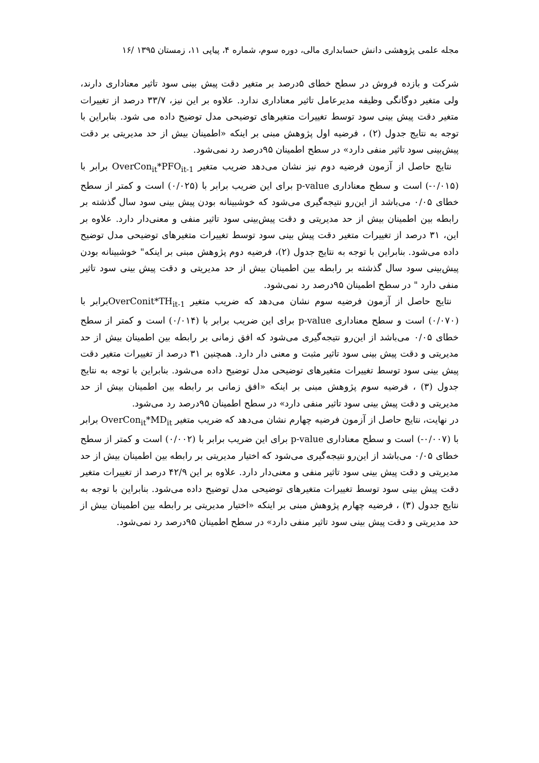مجله علمی پژوهشی دانش حسابداری مالی، دوره سوم، شماره ۴، پیاپی ۱۱، زمستان ۱۳۹۵ /۱۶
شرکت و بازده فروش در سطح خطای ۵درصد بر متغیر دقت پیش بینی سود تاثیر معناداری دارند، ولی متغیر دوگانگی وظیفه مدیرعامل تاثیر معناداری ندارد. علاوه بر این نیز، ۳۳/۷ درصد از تغییرات متغیر دقت پیش بینی سود توسط تغییرات متغیرهای توضیحی مدل توضیح داده می شود. بنابراین با توجه به نتایج جدول (۲) ، فرضیه اول پژوهش مبنی بر اینکه «اطمینان بیش از حد مدیریتی بر دقت پیش‌بینی سود تاثیر منفی دارد» در سطح اطمینان ۹۵درصد رد نمی‌شود.
نتایج حاصل از آزمون فرضیه دوم نیز نشان می‌دهد ضریب متغیر OverCon<sub>it</sub>*PFO<sub>it-1</sub> برابر با (۰/۰۱۵-) است و سطح معناداری p-value برای این ضریب برابر با (۰/۰۲۵) است و کمتر از سطح خطای ۰/۰۵ می‌باشد از این‌رو نتیجه‌گیری می‌شود که خوشبینانه بودن پیش بینی سود سال گذشته بر رابطه بین اطمینان بیش از حد مدیریتی و دقت پیش‌بینی سود تاثیر منفی و معنی‌دار دارد. علاوه بر این، ۳۱ درصد از تغییرات متغیر دقت پیش بینی سود توسط تغییرات متغیرهای توضیحی مدل توضیح داده می‌شود. بنابراین با توجه به نتایج جدول (۲)، فرضیه دوم پژوهش مبنی بر اینکه" خوشبینانه بودن پیش‌بینی سود سال گذشته بر رابطه بین اطمینان بیش از حد مدیریتی و دقت پیش بینی سود تاثیر منفی دارد " در سطح اطمینان ۹۵درصد رد نمی‌شود.
نتایج حاصل از آزمون فرضیه سوم نشان می‌دهد که ضریب متغیر OverConit*TH<sub>it-1</sub>برابر با (۰/۰۷۰) است و سطح معناداری p-value برای این ضریب برابر با (۰/۰۱۴) است و کمتر از سطح خطای ۰/۰۵ می‌باشد از این‌رو نتیجه‌گیری می‌شود که افق زمانی بر رابطه بین اطمینان بیش از حد مدیریتی و دقت پیش بینی سود تاثیر مثبت و معنی دار دارد. همچنین ۳۱ درصد از تغییرات متغیر دقت پیش بینی سود توسط تغییرات متغیرهای توضیحی مدل توضیح داده می‌شود. بنابراین با توجه به نتایج جدول (۳) ، فرضیه سوم پژوهش مبنی بر اینکه «افق زمانی بر رابطه بین اطمینان بیش از حد مدیریتی و دقت پیش بینی سود تاثیر منفی دارد» در سطح اطمینان ۹۵درصد رد می‌شود.
در نهایت، نتایج حاصل از آزمون فرضیه چهارم نشان می‌دهد که ضریب متغیر OverCon<sub>it</sub>*MD<sub>it</sub> برابر با (۰/۰۰۷-) است و سطح معناداری p-value برای این ضریب برابر با (۰/۰۰۲) است و کمتر از سطح خطای ۰/۰۵ می‌باشد از این‌رو نتیجه‌گیری می‌شود که اختیار مدیریتی بر رابطه بین اطمینان بیش از حد مدیریتی و دقت پیش بینی سود تاثیر منفی و معنی‌دار دارد. علاوه بر این ۴۲/۹ درصد از تغییرات متغیر دقت پیش بینی سود توسط تغییرات متغیرهای توضیحی مدل توضیح داده می‌شود. بنابراین با توجه به نتایج جدول (۳) ، فرضیه چهارم پژوهش مبنی بر اینکه «اختیار مدیریتی بر رابطه بین اطمینان بیش از حد مدیریتی و دقت پیش بینی سود تاثیر منفی دارد» در سطح اطمینان ۹۵درصد رد نمی‌شود.